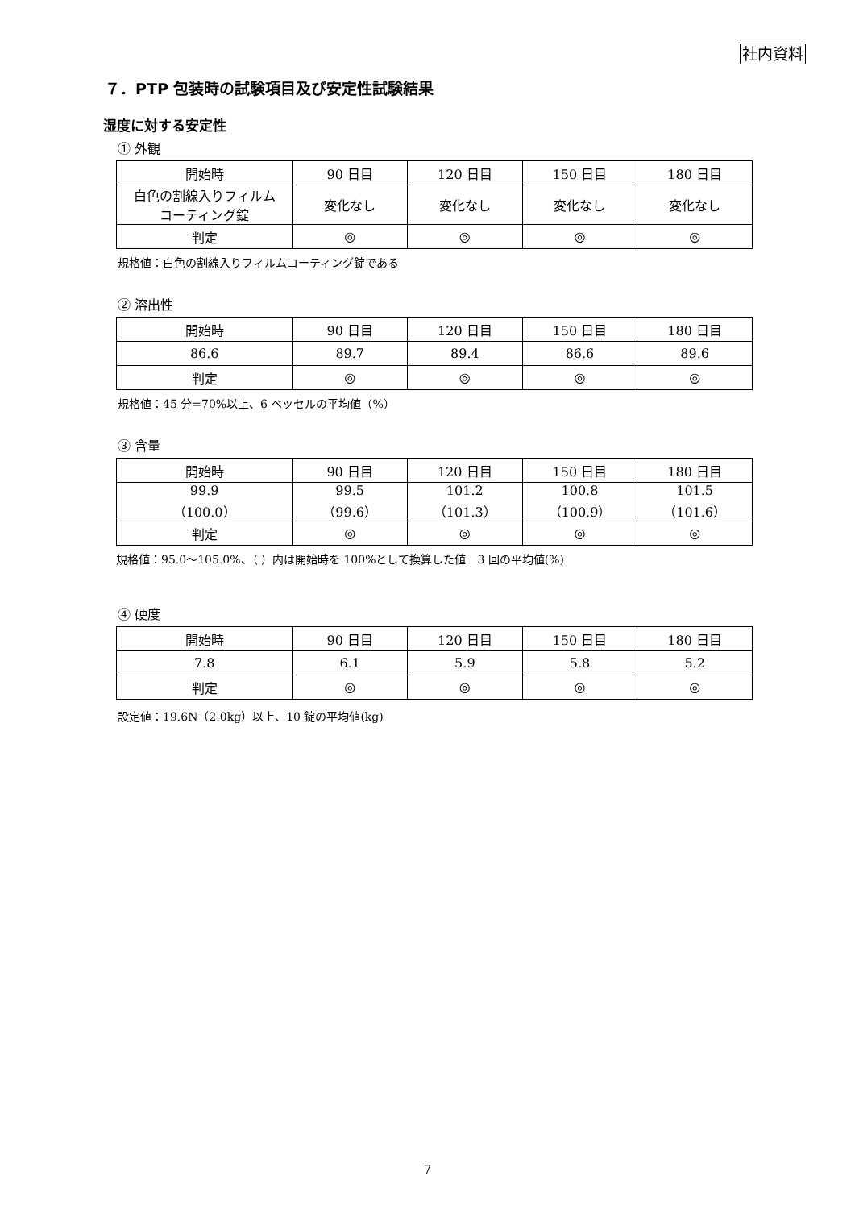社内資料
７．PTP 包装時の試験項目及び安定性試験結果
湿度に対する安定性
① 外観
| 開始時 | 90 日目 | 120 日目 | 150 日目 | 180 日目 |
| 白色の割線入りフィルム コーティング錠 | 変化なし | 変化なし | 変化なし | 変化なし |
| 判定 | ◎ | ◎ | ◎ | ◎ |
規格値：白色の割線入りフィルムコーティング錠である
② 溶出性
| 開始時 | 90 日目 | 120 日目 | 150 日目 | 180 日目 |
| 86.6 | 89.7 | 89.4 | 86.6 | 89.6 |
| 判定 | ◎ | ◎ | ◎ | ◎ |
規格値：45 分=70%以上、6 ベッセルの平均値（%）
③ 含量
| 開始時 | 90 日目 | 120 日目 | 150 日目 | 180 日目 |
| 99.9 （100.0） | 99.5 （99.6） | 101.2 （101.3） | 100.8 （100.9） | 101.5 （101.6） |
| 判定 | ◎ | ◎ | ◎ | ◎ |
規格値：95.0～105.0%、（ ）内は開始時を 100%として換算した値　3 回の平均値(%)
④ 硬度
| 開始時 | 90 日目 | 120 日目 | 150 日目 | 180 日目 |
| 7.8 | 6.1 | 5.9 | 5.8 | 5.2 |
| 判定 | ◎ | ◎ | ◎ | ◎ |
設定値：19.6N（2.0kg）以上、10 錠の平均値(kg)
7